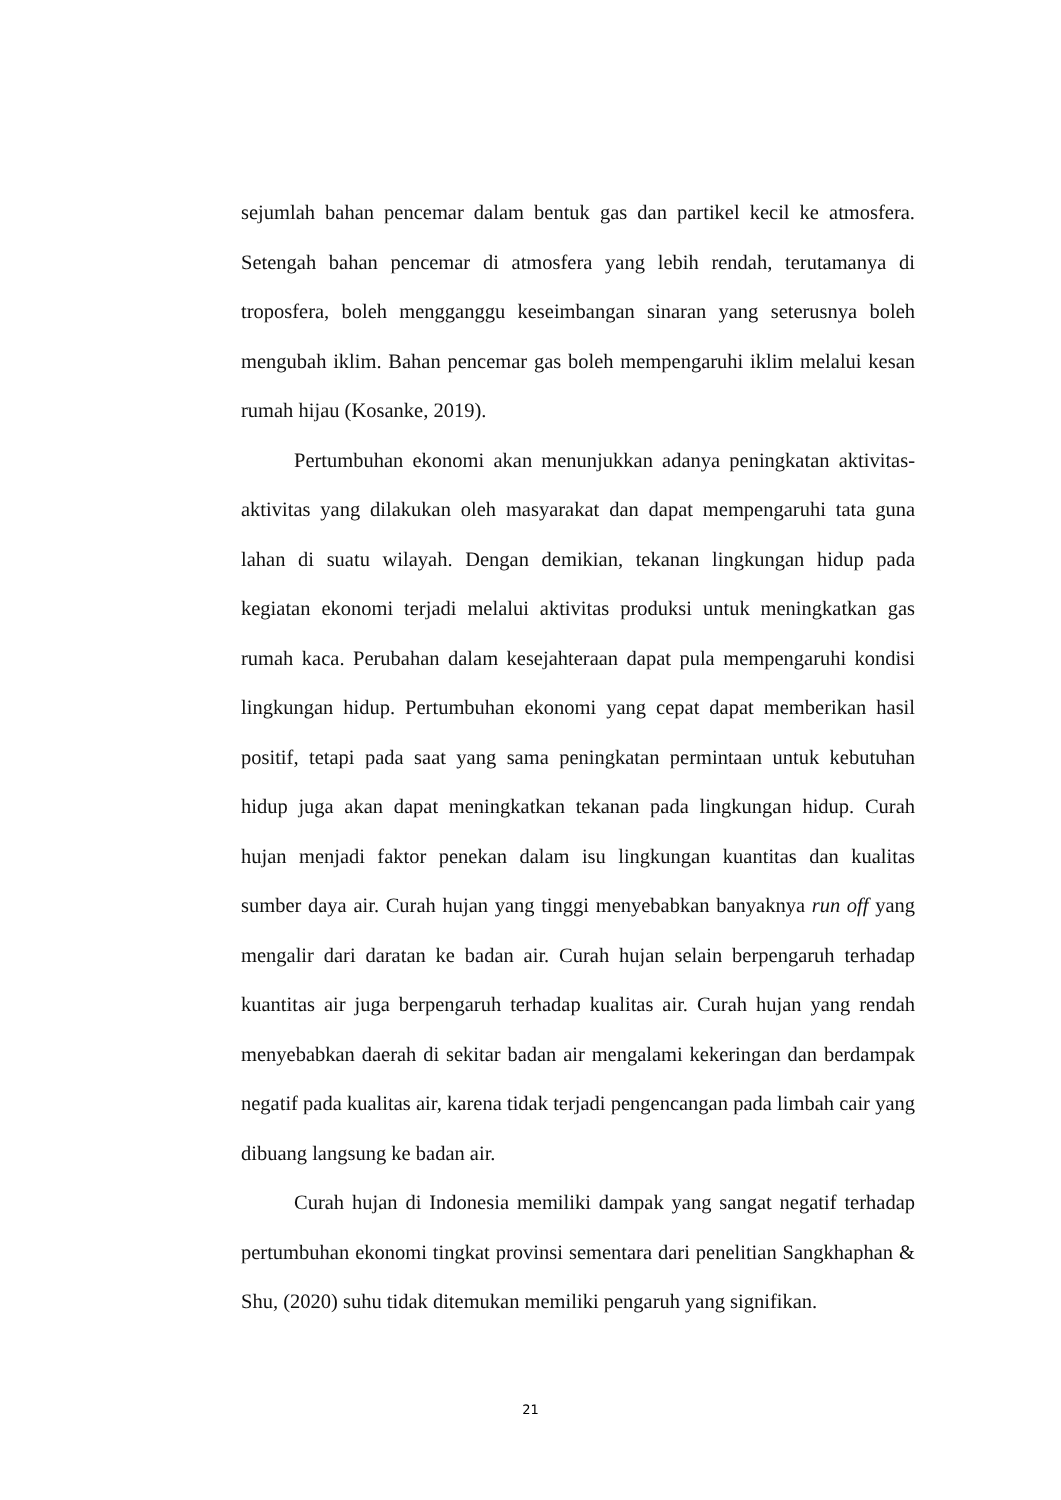sejumlah bahan pencemar dalam bentuk gas dan partikel kecil ke atmosfera. Setengah bahan pencemar di atmosfera yang lebih rendah, terutamanya di troposfera, boleh mengganggu keseimbangan sinaran yang seterusnya boleh mengubah iklim. Bahan pencemar gas boleh mempengaruhi iklim melalui kesan rumah hijau (Kosanke, 2019).
Pertumbuhan ekonomi akan menunjukkan adanya peningkatan aktivitas-aktivitas yang dilakukan oleh masyarakat dan dapat mempengaruhi tata guna lahan di suatu wilayah. Dengan demikian, tekanan lingkungan hidup pada kegiatan ekonomi terjadi melalui aktivitas produksi untuk meningkatkan gas rumah kaca. Perubahan dalam kesejahteraan dapat pula mempengaruhi kondisi lingkungan hidup. Pertumbuhan ekonomi yang cepat dapat memberikan hasil positif, tetapi pada saat yang sama peningkatan permintaan untuk kebutuhan hidup juga akan dapat meningkatkan tekanan pada lingkungan hidup. Curah hujan menjadi faktor penekan dalam isu lingkungan kuantitas dan kualitas sumber daya air. Curah hujan yang tinggi menyebabkan banyaknya run off yang mengalir dari daratan ke badan air. Curah hujan selain berpengaruh terhadap kuantitas air juga berpengaruh terhadap kualitas air. Curah hujan yang rendah menyebabkan daerah di sekitar badan air mengalami kekeringan dan berdampak negatif pada kualitas air, karena tidak terjadi pengencangan pada limbah cair yang dibuang langsung ke badan air.
Curah hujan di Indonesia memiliki dampak yang sangat negatif terhadap pertumbuhan ekonomi tingkat provinsi sementara dari penelitian Sangkhaphan & Shu, (2020) suhu tidak ditemukan memiliki pengaruh yang signifikan.
21